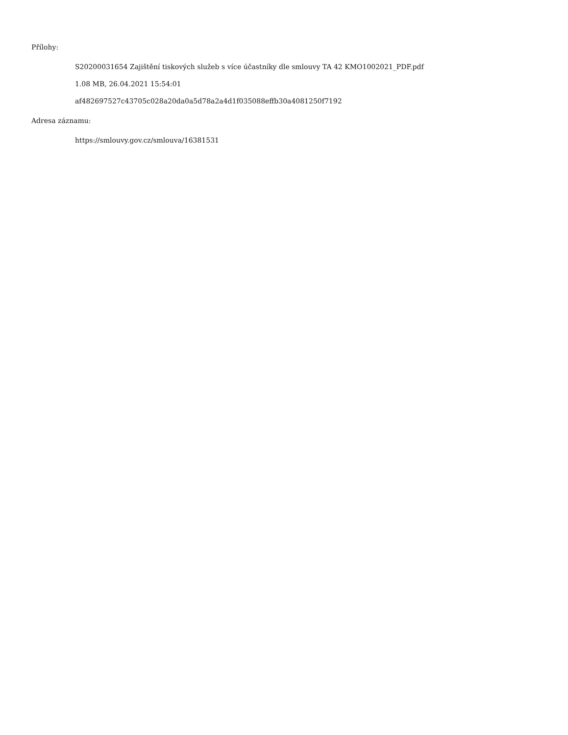Přílohy:
S20200031654 Zajištění tiskových služeb s více účastníky dle smlouvy TA 42 KMO1002021_PDF.pdf
1.08 MB, 26.04.2021 15:54:01
af482697527c43705c028a20da0a5d78a2a4d1f035088effb30a4081250f7192
Adresa záznamu:
https://smlouvy.gov.cz/smlouva/16381531